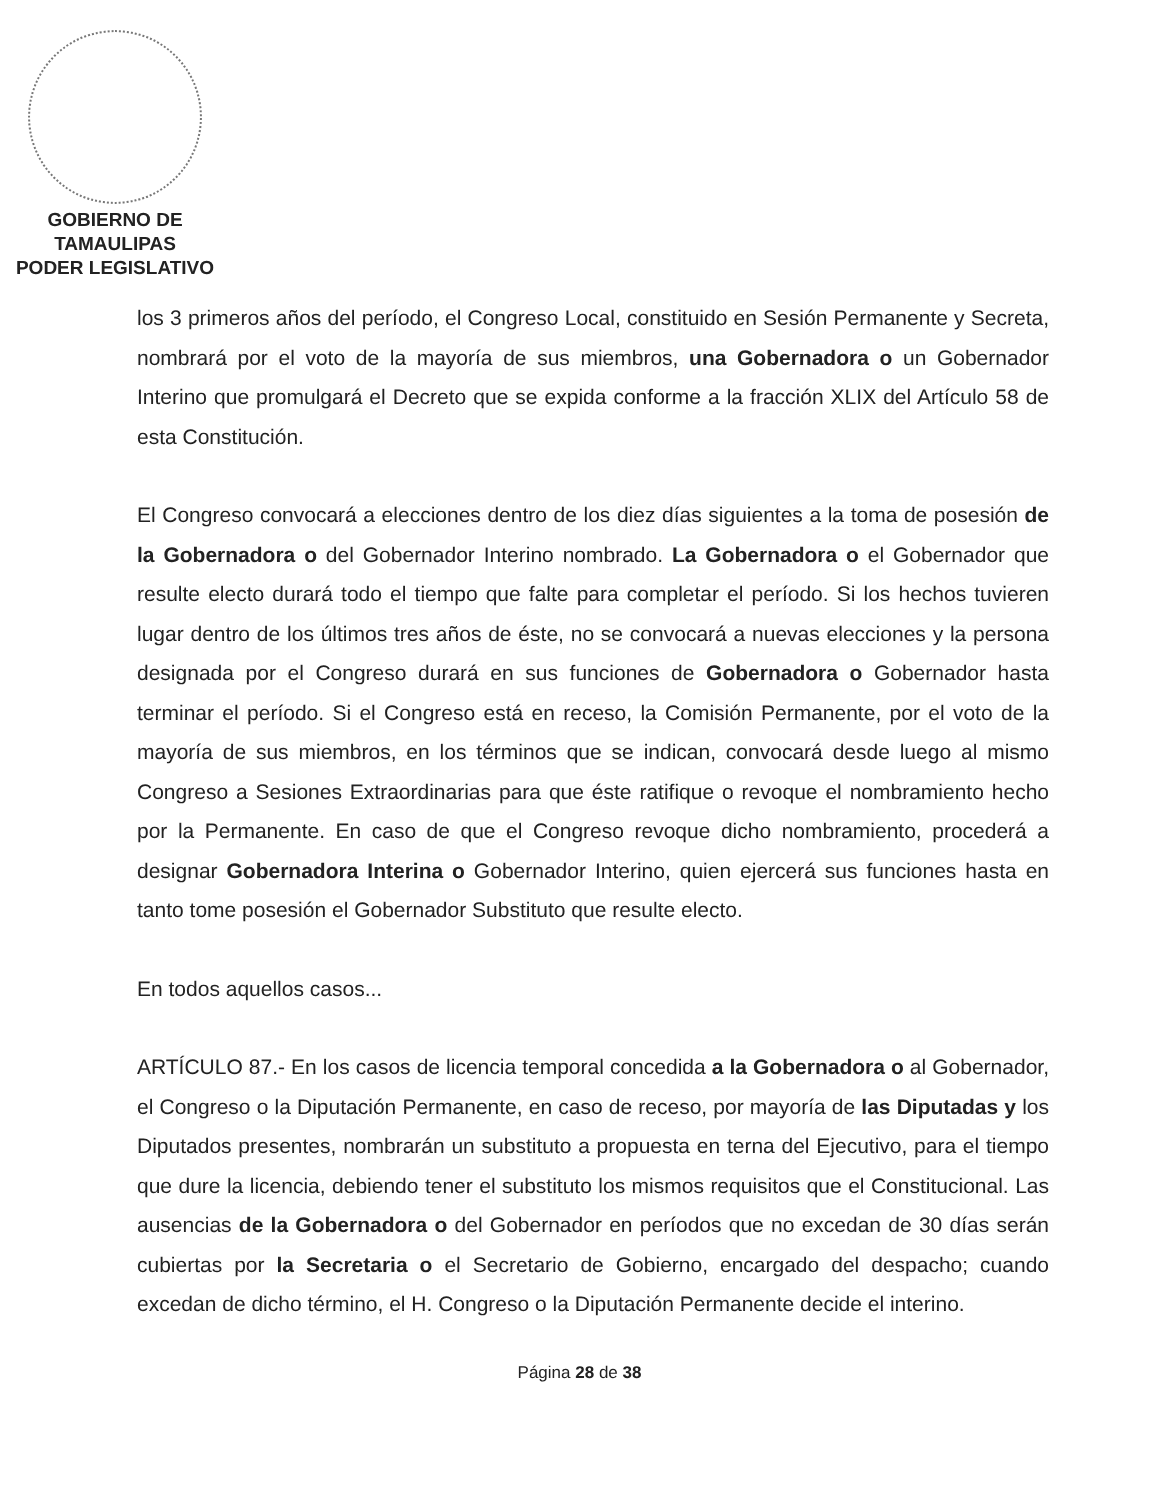GOBIERNO DE TAMAULIPAS
PODER LEGISLATIVO
los 3 primeros años del período, el Congreso Local, constituido en Sesión Permanente y Secreta, nombrará por el voto de la mayoría de sus miembros, una Gobernadora o un Gobernador Interino que promulgará el Decreto que se expida conforme a la fracción XLIX del Artículo 58 de esta Constitución.
El Congreso convocará a elecciones dentro de los diez días siguientes a la toma de posesión de la Gobernadora o del Gobernador Interino nombrado. La Gobernadora o el Gobernador que resulte electo durará todo el tiempo que falte para completar el período. Si los hechos tuvieren lugar dentro de los últimos tres años de éste, no se convocará a nuevas elecciones y la persona designada por el Congreso durará en sus funciones de Gobernadora o Gobernador hasta terminar el período. Si el Congreso está en receso, la Comisión Permanente, por el voto de la mayoría de sus miembros, en los términos que se indican, convocará desde luego al mismo Congreso a Sesiones Extraordinarias para que éste ratifique o revoque el nombramiento hecho por la Permanente. En caso de que el Congreso revoque dicho nombramiento, procederá a designar Gobernadora Interina o Gobernador Interino, quien ejercerá sus funciones hasta en tanto tome posesión el Gobernador Substituto que resulte electo.
En todos aquellos casos...
ARTÍCULO 87.- En los casos de licencia temporal concedida a la Gobernadora o al Gobernador, el Congreso o la Diputación Permanente, en caso de receso, por mayoría de las Diputadas y los Diputados presentes, nombrarán un substituto a propuesta en terna del Ejecutivo, para el tiempo que dure la licencia, debiendo tener el substituto los mismos requisitos que el Constitucional. Las ausencias de la Gobernadora o del Gobernador en períodos que no excedan de 30 días serán cubiertas por la Secretaria o el Secretario de Gobierno, encargado del despacho; cuando excedan de dicho término, el H. Congreso o la Diputación Permanente decide el interino.
Página 28 de 38